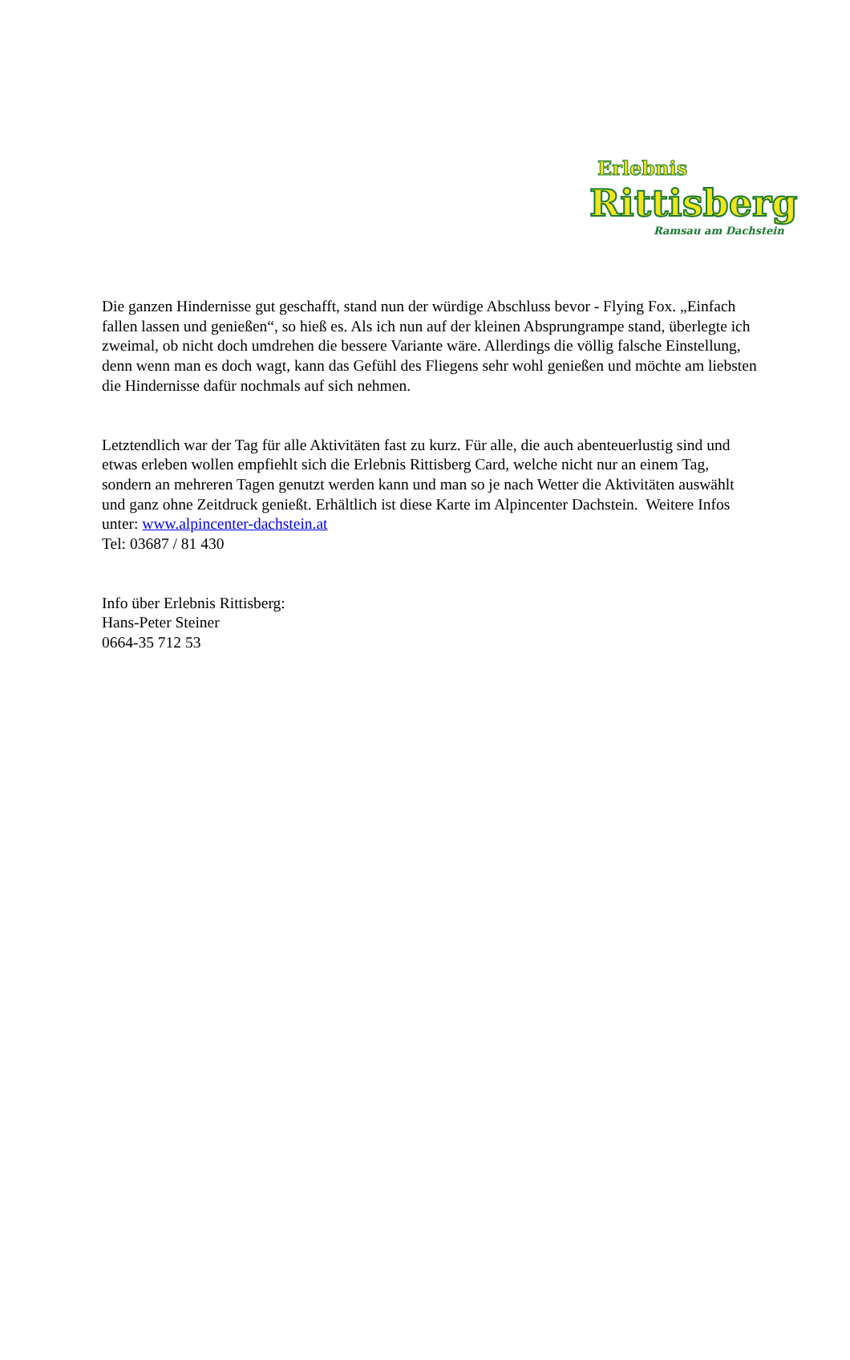Erlebnis
Rittisberg
Ramsau am Dachstein
Die ganzen Hindernisse gut geschafft, stand nun der würdige Abschluss bevor - Flying Fox. „Einfach fallen lassen und genießen“, so hieß es. Als ich nun auf der kleinen Absprungrampe stand, überlegte ich zweimal, ob nicht doch umdrehen die bessere Variante wäre. Allerdings die völlig falsche Einstellung, denn wenn man es doch wagt, kann das Gefühl des Fliegens sehr wohl genießen und möchte am liebsten die Hindernisse dafür nochmals auf sich nehmen.
Letztendlich war der Tag für alle Aktivitäten fast zu kurz. Für alle, die auch abenteuerlustig sind und etwas erleben wollen empfiehlt sich die Erlebnis Rittisberg Card, welche nicht nur an einem Tag, sondern an mehreren Tagen genutzt werden kann und man so je nach Wetter die Aktivitäten auswählt und ganz ohne Zeitdruck genießt. Erhältlich ist diese Karte im Alpincenter Dachstein. Weitere Infos unter: www.alpincenter-dachstein.at
Tel: 03687 / 81 430
Info über Erlebnis Rittisberg:
Hans-Peter Steiner
0664-35 712 53